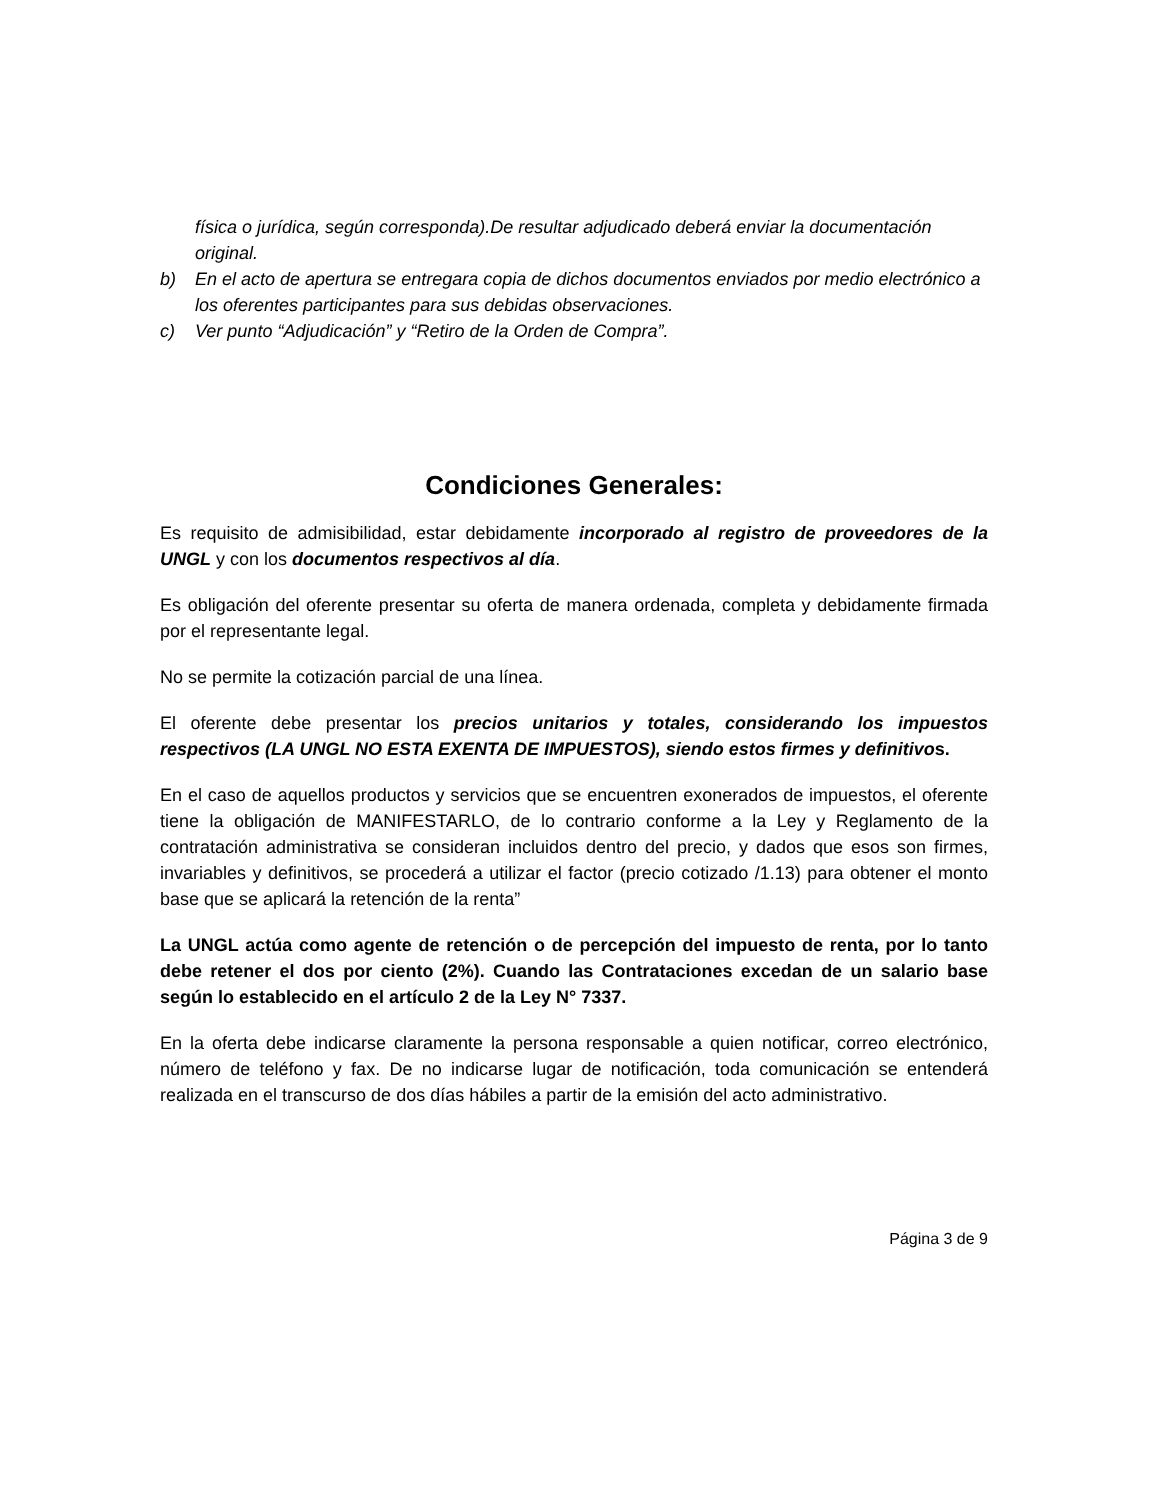física o jurídica, según corresponda).De resultar adjudicado deberá enviar la documentación original.
b) En el acto de apertura se entregara copia de dichos documentos enviados por medio electrónico a los oferentes participantes para sus debidas observaciones.
c) Ver punto “Adjudicación” y “Retiro de la Orden de Compra”.
Condiciones Generales:
Es requisito de admisibilidad, estar debidamente incorporado al registro de proveedores de la UNGL y con los documentos respectivos al día.
Es obligación del oferente presentar su oferta de manera ordenada, completa y debidamente firmada por el representante legal.
No se permite la cotización parcial de una línea.
El oferente debe presentar los precios unitarios y totales, considerando los impuestos respectivos (LA UNGL NO ESTA EXENTA DE IMPUESTOS), siendo estos firmes y definitivos.
En el caso de aquellos productos y servicios que se encuentren exonerados de impuestos, el oferente tiene la obligación de MANIFESTARLO, de lo contrario conforme a la Ley y Reglamento de la contratación administrativa se consideran incluidos dentro del precio, y dados que esos son firmes, invariables y definitivos, se procederá a utilizar el factor (precio cotizado /1.13) para obtener el monto base que se aplicará la retención de la renta”
La UNGL actúa como agente de retención o de percepción del impuesto de renta, por lo tanto debe retener el dos por ciento (2%). Cuando las Contrataciones excedan de un salario base según lo establecido en el artículo 2 de la Ley N° 7337.
En la oferta debe indicarse claramente la persona responsable a quien notificar, correo electrónico, número de teléfono y fax. De no indicarse lugar de notificación, toda comunicación se entenderá realizada en el transcurso de dos días hábiles a partir de la emisión del acto administrativo.
Página 3 de 9